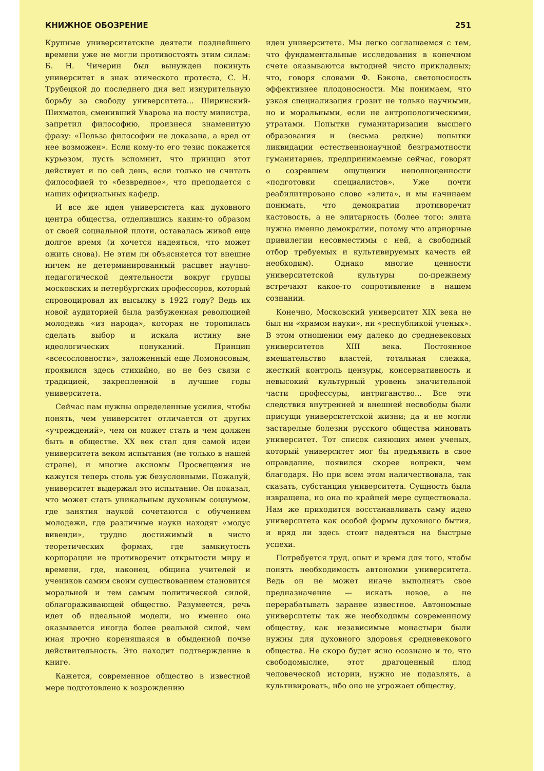КНИЖНОЕ ОБОЗРЕНИЕ 251
Крупные университетские деятели позднейшего времени уже не могли противостоять этим силам: Б. Н. Чичерин был вынужден покинуть университет в знак этического протеста, С. Н. Трубецкой до последнего дня вел изнурительную борьбу за свободу университета... Ширинский-Шихматов, сменивший Уварова на посту министра, запретил философию, произнеся знаменитую фразу: «Польза философии не доказана, а вред от нее возможен». Если кому-то его тезис покажется курьезом, пусть вспомнит, что принцип этот действует и по сей день, если только не считать философией то «безвредное», что преподается с наших официальных кафедр.
И все же идея университета как духовного центра общества, отделившись каким-то образом от своей социальной плоти, оставалась живой еще долгое время (и хочется надеяться, что может ожить снова). Не этим ли объясняется тот внешне ничем не детерминированный расцвет научно-педагогической деятельности вокруг группы московских и петербургских профессоров, который спровоцировал их высылку в 1922 году? Ведь их новой аудиторией была разбуженная революцией молодежь «из народа», которая не торопилась сделать выбор и искала истину вне идеологических понуканий. Принцип «всесословности», заложенный еще Ломоносовым, проявился здесь стихийно, но не без связи с традицией, закрепленной в лучшие годы университета.
Сейчас нам нужны определенные усилия, чтобы понять, чем университет отличается от других «учреждений», чем он может стать и чем должен быть в обществе. XX век стал для самой идеи университета веком испытания (не только в нашей стране), и многие аксиомы Просвещения не кажутся теперь столь уж безусловными. Пожалуй, университет выдержал это испытание. Он показал, что может стать уникальным духовным социумом, где занятия наукой сочетаются с обучением молодежи, где различные науки находят «модус вивенди», трудно достижимый в чисто теоретических формах, где замкнутость корпорации не противоречит открытости миру и времени, где, наконец, община учителей и учеников самим своим существованием становится моральной и тем самым политической силой, облагораживающей общество. Разумеется, речь идет об идеальной модели, но именно она оказывается иногда более реальной силой, чем иная прочно коренящаяся в обыденной почве действительность. Это находит подтверждение в книге.
Кажется, современное общество в известной мере подготовлено к возрождению
идеи университета. Мы легко соглашаемся с тем, что фундаментальные исследования в конечном счете оказываются выгодней чисто прикладных; что, говоря словами Ф. Бэкона, светоносность эффективнее плодоносности. Мы понимаем, что узкая специализация грозит не только научными, но и моральными, если не антропологическими, утратами. Попытки гуманитаризации высшего образования и (весьма редкие) попытки ликвидации естественнонаучной безграмотности гуманитариев, предпринимаемые сейчас, говорят о созревшем ощущении неполноценности «подготовки специалистов». Уже почти реабилитировано слово «элита», и мы начинаем понимать, что демократии противоречит кастовость, а не элитарность (более того: элита нужна именно демократии, потому что априорные привилегии несовместимы с ней, а свободный отбор требуемых и культивируемых качеств ей необходим). Однако многие ценности университетской культуры по-прежнему встречают какое-то сопротивление в нашем сознании.
Конечно, Московский университет XIX века не был ни «храмом науки», ни «республикой ученых». В этом отношении ему далеко до средневековых университетов XIII века. Постоянное вмешательство властей, тотальная слежка, жесткий контроль цензуры, консервативность и невысокий культурный уровень значительной части профессуры, интриганство... Все эти следствия внутренней и внешней несвободы были присущи университетской жизни; да и не могли застарелые болезни русского общества миновать университет. Тот список сияющих имен ученых, который университет мог бы предъявить в свое оправдание, появился скорее вопреки, чем благодаря. Но при всем этом наличествовала, так сказать, субстанция университета. Сущность была извращена, но она по крайней мере существовала. Нам же приходится восстанавливать саму идею университета как особой формы духовного бытия, и вряд ли здесь стоит надеяться на быстрые успехи.
Потребуется труд, опыт и время для того, чтобы понять необходимость автономии университета. Ведь он не может иначе выполнять свое предназначение — искать новое, а не перерабатывать заранее известное. Автономные университеты так же необходимы современному обществу, как независимые монастыри были нужны для духовного здоровья средневекового общества. Не скоро будет ясно осознано и то, что свободомыслие, этот драгоценный плод человеческой истории, нужно не подавлять, а культивировать, ибо оно не угрожает обществу,